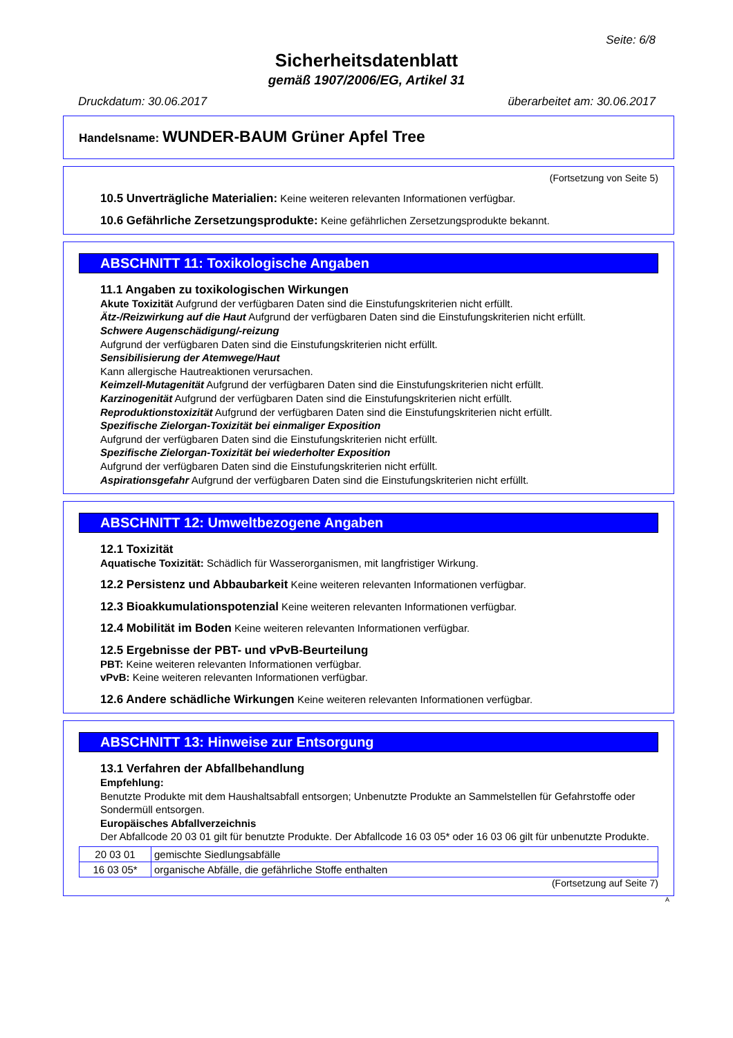Seite: 6/8
Sicherheitsdatenblatt
gemäß 1907/2006/EG, Artikel 31
Druckdatum: 30.06.2017 überarbeitet am: 30.06.2017
Handelsname: WUNDER-BAUM Grüner Apfel Tree
(Fortsetzung von Seite 5)
10.5 Unverträgliche Materialien: Keine weiteren relevanten Informationen verfügbar.
10.6 Gefährliche Zersetzungsprodukte: Keine gefährlichen Zersetzungsprodukte bekannt.
ABSCHNITT 11: Toxikologische Angaben
11.1 Angaben zu toxikologischen Wirkungen
Akute Toxizität Aufgrund der verfügbaren Daten sind die Einstufungskriterien nicht erfüllt.
Ätz-/Reizwirkung auf die Haut Aufgrund der verfügbaren Daten sind die Einstufungskriterien nicht erfüllt.
Schwere Augenschädigung/-reizung
Aufgrund der verfügbaren Daten sind die Einstufungskriterien nicht erfüllt.
Sensibilisierung der Atemwege/Haut
Kann allergische Hautreaktionen verursachen.
Keimzell-Mutagenität Aufgrund der verfügbaren Daten sind die Einstufungskriterien nicht erfüllt.
Karzinogenität Aufgrund der verfügbaren Daten sind die Einstufungskriterien nicht erfüllt.
Reproduktionstoxizität Aufgrund der verfügbaren Daten sind die Einstufungskriterien nicht erfüllt.
Spezifische Zielorgan-Toxizität bei einmaliger Exposition
Aufgrund der verfügbaren Daten sind die Einstufungskriterien nicht erfüllt.
Spezifische Zielorgan-Toxizität bei wiederholter Exposition
Aufgrund der verfügbaren Daten sind die Einstufungskriterien nicht erfüllt.
Aspirationsgefahr Aufgrund der verfügbaren Daten sind die Einstufungskriterien nicht erfüllt.
ABSCHNITT 12: Umweltbezogene Angaben
12.1 Toxizität
Aquatische Toxizität: Schädlich für Wasserorganismen, mit langfristiger Wirkung.
12.2 Persistenz und Abbaubarkeit Keine weiteren relevanten Informationen verfügbar.
12.3 Bioakkumulationspotenzial Keine weiteren relevanten Informationen verfügbar.
12.4 Mobilität im Boden Keine weiteren relevanten Informationen verfügbar.
12.5 Ergebnisse der PBT- und vPvB-Beurteilung
PBT: Keine weiteren relevanten Informationen verfügbar.
vPvB: Keine weiteren relevanten Informationen verfügbar.
12.6 Andere schädliche Wirkungen Keine weiteren relevanten Informationen verfügbar.
ABSCHNITT 13: Hinweise zur Entsorgung
13.1 Verfahren der Abfallbehandlung
Empfehlung:
Benutzte Produkte mit dem Haushaltsabfall entsorgen; Unbenutzte Produkte an Sammelstellen für Gefahrstoffe oder Sondermüll entsorgen.
Europäisches Abfallverzeichnis
Der Abfallcode 20 03 01 gilt für benutzte Produkte. Der Abfallcode 16 03 05* oder 16 03 06 gilt für unbenutzte Produkte.
| 20 03 01 | gemischte Siedlungsabfälle |
| 16 03 05* | organische Abfälle, die gefährliche Stoffe enthalten |
(Fortsetzung auf Seite 7)
A